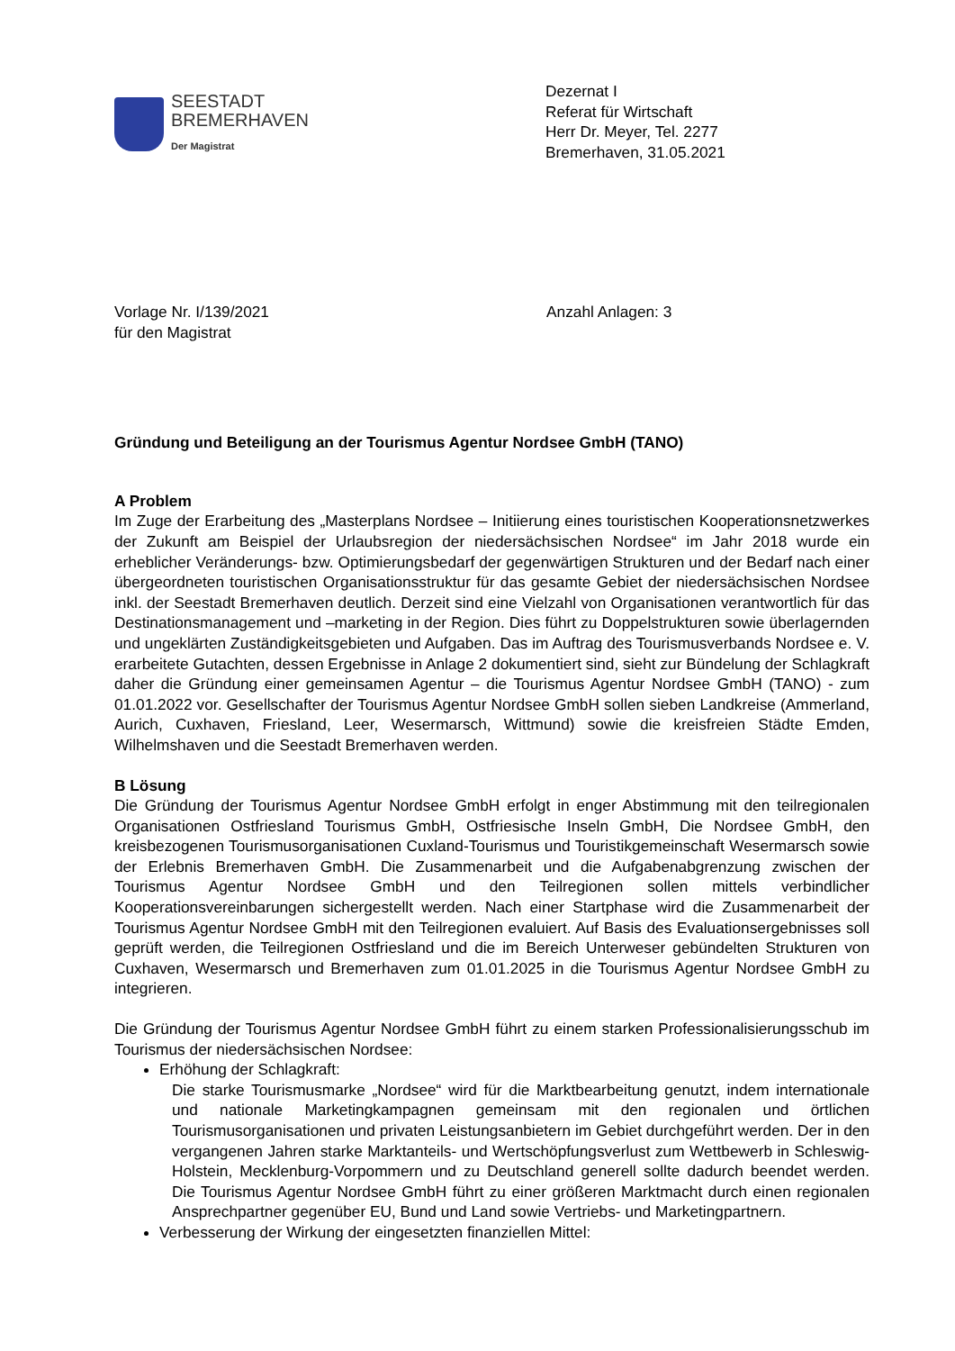SEESTADT
BREMERHAVEN
Der Magistrat
Dezernat I
Referat für Wirtschaft
Herr Dr. Meyer, Tel. 2277
Bremerhaven, 31.05.2021
Vorlage Nr. I/139/2021
für den Magistrat
Anzahl Anlagen: 3
Gründung und Beteiligung an der Tourismus Agentur Nordsee GmbH (TANO)
A Problem
Im Zuge der Erarbeitung des „Masterplans Nordsee – Initiierung eines touristischen Kooperationsnetzwerkes der Zukunft am Beispiel der Urlaubsregion der niedersächsischen Nordsee“ im Jahr 2018 wurde ein erheblicher Veränderungs- bzw. Optimierungsbedarf der gegenwärtigen Strukturen und der Bedarf nach einer übergeordneten touristischen Organisationsstruktur für das gesamte Gebiet der niedersächsischen Nordsee inkl. der Seestadt Bremerhaven deutlich. Derzeit sind eine Vielzahl von Organisationen verantwortlich für das Destinationsmanagement und –marketing in der Region. Dies führt zu Doppelstrukturen sowie überlagernden und ungeklärten Zuständigkeitsgebieten und Aufgaben. Das im Auftrag des Tourismusverbands Nordsee e. V. erarbeitete Gutachten, dessen Ergebnisse in Anlage 2 dokumentiert sind, sieht zur Bündelung der Schlagkraft daher die Gründung einer gemeinsamen Agentur – die Tourismus Agentur Nordsee GmbH (TANO) - zum 01.01.2022 vor. Gesellschafter der Tourismus Agentur Nordsee GmbH sollen sieben Landkreise (Ammerland, Aurich, Cuxhaven, Friesland, Leer, Wesermarsch, Wittmund) sowie die kreisfreien Städte Emden, Wilhelmshaven und die Seestadt Bremerhaven werden.
B Lösung
Die Gründung der Tourismus Agentur Nordsee GmbH erfolgt in enger Abstimmung mit den teilregionalen Organisationen Ostfriesland Tourismus GmbH, Ostfriesische Inseln GmbH, Die Nordsee GmbH, den kreisbezogenen Tourismusorganisationen Cuxland-Tourismus und Touristikgemeinschaft Wesermarsch sowie der Erlebnis Bremerhaven GmbH. Die Zusammenarbeit und die Aufgabenabgrenzung zwischen der Tourismus Agentur Nordsee GmbH und den Teilregionen sollen mittels verbindlicher Kooperationsvereinbarungen sichergestellt werden. Nach einer Startphase wird die Zusammenarbeit der Tourismus Agentur Nordsee GmbH mit den Teilregionen evaluiert. Auf Basis des Evaluationsergebnisses soll geprüft werden, die Teilregionen Ostfriesland und die im Bereich Unterweser gebündelten Strukturen von Cuxhaven, Wesermarsch und Bremerhaven zum 01.01.2025 in die Tourismus Agentur Nordsee GmbH zu integrieren.
Die Gründung der Tourismus Agentur Nordsee GmbH führt zu einem starken Professionalisierungsschub im Tourismus der niedersächsischen Nordsee:
Erhöhung der Schlagkraft:
Die starke Tourismusmarke „Nordsee“ wird für die Marktbearbeitung genutzt, indem internationale und nationale Marketingkampagnen gemeinsam mit den regionalen und örtlichen Tourismusorganisationen und privaten Leistungsanbietern im Gebiet durchgeführt werden. Der in den vergangenen Jahren starke Marktanteils- und Wertschöpfungsverlust zum Wettbewerb in Schleswig-Holstein, Mecklenburg-Vorpommern und zu Deutschland generell sollte dadurch beendet werden. Die Tourismus Agentur Nordsee GmbH führt zu einer größeren Marktmacht durch einen regionalen Ansprechpartner gegenüber EU, Bund und Land sowie Vertriebs- und Marketingpartnern.
Verbesserung der Wirkung der eingesetzten finanziellen Mittel: